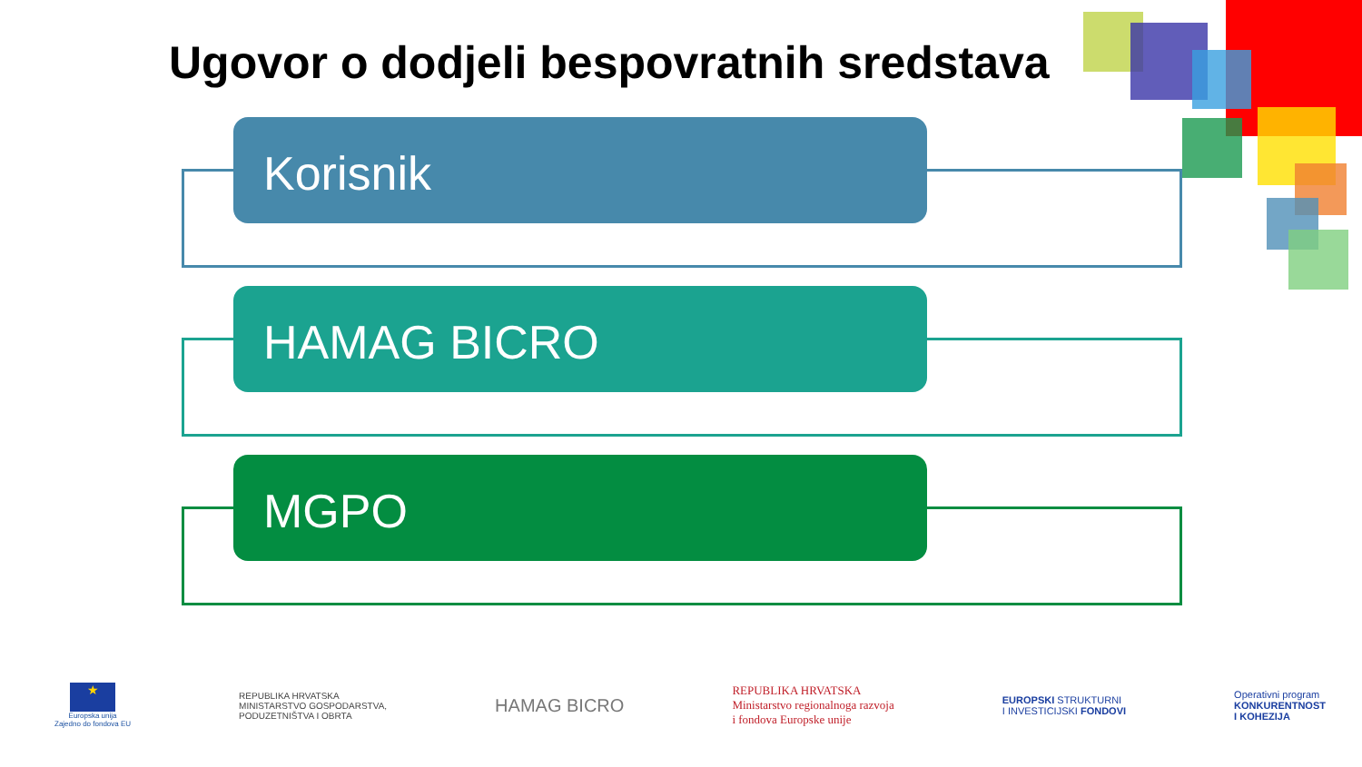Ugovor o dodjeli bespovratnih sredstava
Korisnik
HAMAG BICRO
MGPO
★
Europska unija
Zajedno do fondova EU
REPUBLIKA HRVATSKA
MINISTARSTVO GOSPODARSTVA,
PODUZETNIŠTVA I OBRTA
HAMAG BICRO
REPUBLIKA HRVATSKA
Ministarstvo regionalnoga razvoja
i fondova Europske unije
EUROPSKI STRUKTURNI
I INVESTICIJSKI FONDOVI
Operativni program
KONKURENTNOST
I KOHEZIJA